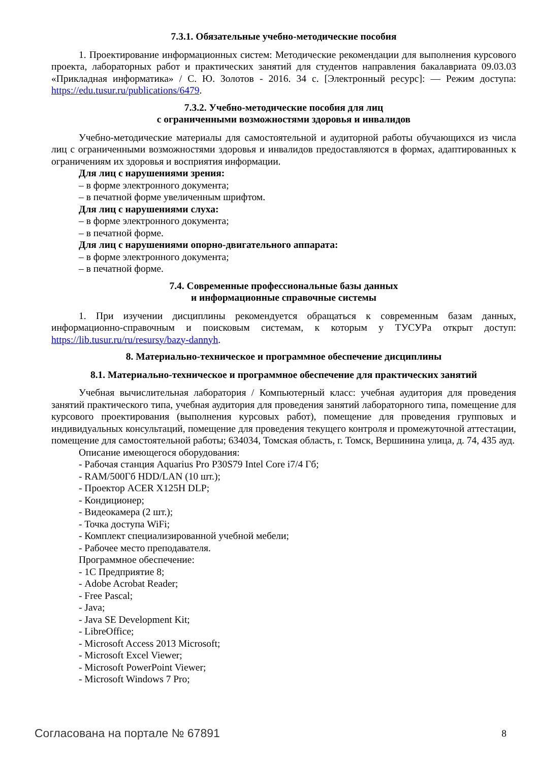7.3.1. Обязательные учебно-методические пособия
1. Проектирование информационных систем: Методические рекомендации для выполнения курсового проекта, лабораторных работ и практических занятий для студентов направления бакалавриата 09.03.03 «Прикладная информатика» / С. Ю. Золотов - 2016. 34 с. [Электронный ресурс]: — Режим доступа: https://edu.tusur.ru/publications/6479.
7.3.2. Учебно-методические пособия для лиц
с ограниченными возможностями здоровья и инвалидов
Учебно-методические материалы для самостоятельной и аудиторной работы обучающихся из числа лиц с ограниченными возможностями здоровья и инвалидов предоставляются в формах, адаптированных к ограничениям их здоровья и восприятия информации.
Для лиц с нарушениями зрения:
– в форме электронного документа;
– в печатной форме увеличенным шрифтом.
Для лиц с нарушениями слуха:
– в форме электронного документа;
– в печатной форме.
Для лиц с нарушениями опорно-двигательного аппарата:
– в форме электронного документа;
– в печатной форме.
7.4. Современные профессиональные базы данных
и информационные справочные системы
1. При изучении дисциплины рекомендуется обращаться к современным базам данных, информационно-справочным и поисковым системам, к которым у ТУСУРа открыт доступ: https://lib.tusur.ru/ru/resursy/bazy-dannyh.
8. Материально-техническое и программное обеспечение дисциплины
8.1. Материально-техническое и программное обеспечение для практических занятий
Учебная вычислительная лаборатория / Компьютерный класс: учебная аудитория для проведения занятий практического типа, учебная аудитория для проведения занятий лабораторного типа, помещение для курсового проектирования (выполнения курсовых работ), помещение для проведения групповых и индивидуальных консультаций, помещение для проведения текущего контроля и промежуточной аттестации, помещение для самостоятельной работы; 634034, Томская область, г. Томск, Вершинина улица, д. 74, 435 ауд.
Описание имеющегося оборудования:
- Рабочая станция Aquarius Pro P30S79 Intel Core i7/4 Гб;
- RAM/500Гб HDD/LAN (10 шт.);
- Проектор ACER X125H DLP;
- Кондиционер;
- Видеокамера (2 шт.);
- Точка доступа WiFi;
- Комплект специализированной учебной мебели;
- Рабочее место преподавателя.
Программное обеспечение:
- 1С Предприятие 8;
- Adobe Acrobat Reader;
- Free Pascal;
- Java;
- Java SE Development Kit;
- LibreOffice;
- Microsoft Access 2013 Microsoft;
- Microsoft Excel Viewer;
- Microsoft PowerPoint Viewer;
- Microsoft Windows 7 Pro;
Согласована на портале № 67891 8